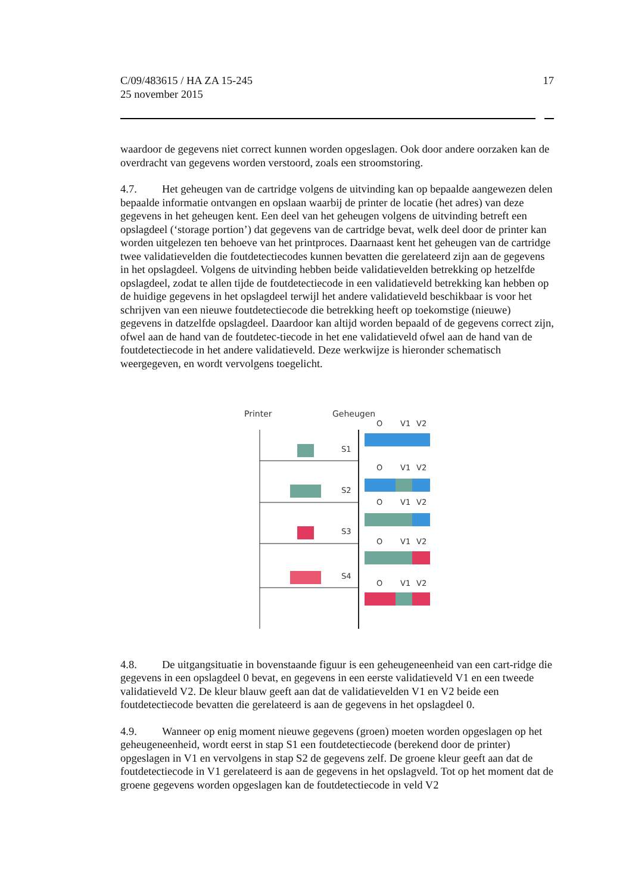C/09/483615 / HA ZA 15-245
25 november 2015
17
waardoor de gegevens niet correct kunnen worden opgeslagen. Ook door andere oorzaken kan de overdracht van gegevens worden verstoord, zoals een stroomstoring.
4.7. Het geheugen van de cartridge volgens de uitvinding kan op bepaalde aangewezen delen bepaalde informatie ontvangen en opslaan waarbij de printer de locatie (het adres) van deze gegevens in het geheugen kent. Een deel van het geheugen volgens de uitvinding betreft een opslagdeel (‘storage portion’) dat gegevens van de cartridge bevat, welk deel door de printer kan worden uitgelezen ten behoeve van het printproces. Daarnaast kent het geheugen van de cartridge twee validatievelden die foutdetectiecodes kunnen bevatten die gerelateerd zijn aan de gegevens in het opslagdeel. Volgens de uitvinding hebben beide validatievelden betrekking op hetzelfde opslagdeel, zodat te allen tijde de foutdetectiecode in een validatieveld betrekking kan hebben op de huidige gegevens in het opslagdeel terwijl het andere validatieveld beschikbaar is voor het schrijven van een nieuwe foutdetectiecode die betrekking heeft op toekomstige (nieuwe) gegevens in datzelfde opslagdeel. Daardoor kan altijd worden bepaald of de gegevens correct zijn, ofwel aan de hand van de foutdetec-tiecode in het ene validatieveld ofwel aan de hand van de foutdetectiecode in het andere validatieveld. Deze werkwijze is hieronder schematisch weergegeven, en wordt vervolgens toegelicht.
Printer
Geheugen
O
V1
V2
S1
O
V1
V2
S2
O
V1
V2
S3
O
V1
V2
S4
O
V1
V2
4.8. De uitgangsituatie in bovenstaande figuur is een geheugeneenheid van een cart-ridge die gegevens in een opslagdeel 0 bevat, en gegevens in een eerste validatieveld V1 en een tweede validatieveld V2. De kleur blauw geeft aan dat de validatievelden V1 en V2 beide een foutdetectiecode bevatten die gerelateerd is aan de gegevens in het opslagdeel 0.
4.9. Wanneer op enig moment nieuwe gegevens (groen) moeten worden opgeslagen op het geheugeneenheid, wordt eerst in stap S1 een foutdetectiecode (berekend door de printer) opgeslagen in V1 en vervolgens in stap S2 de gegevens zelf. De groene kleur geeft aan dat de foutdetectiecode in V1 gerelateerd is aan de gegevens in het opslagveld. Tot op het moment dat de groene gegevens worden opgeslagen kan de foutdetectiecode in veld V2